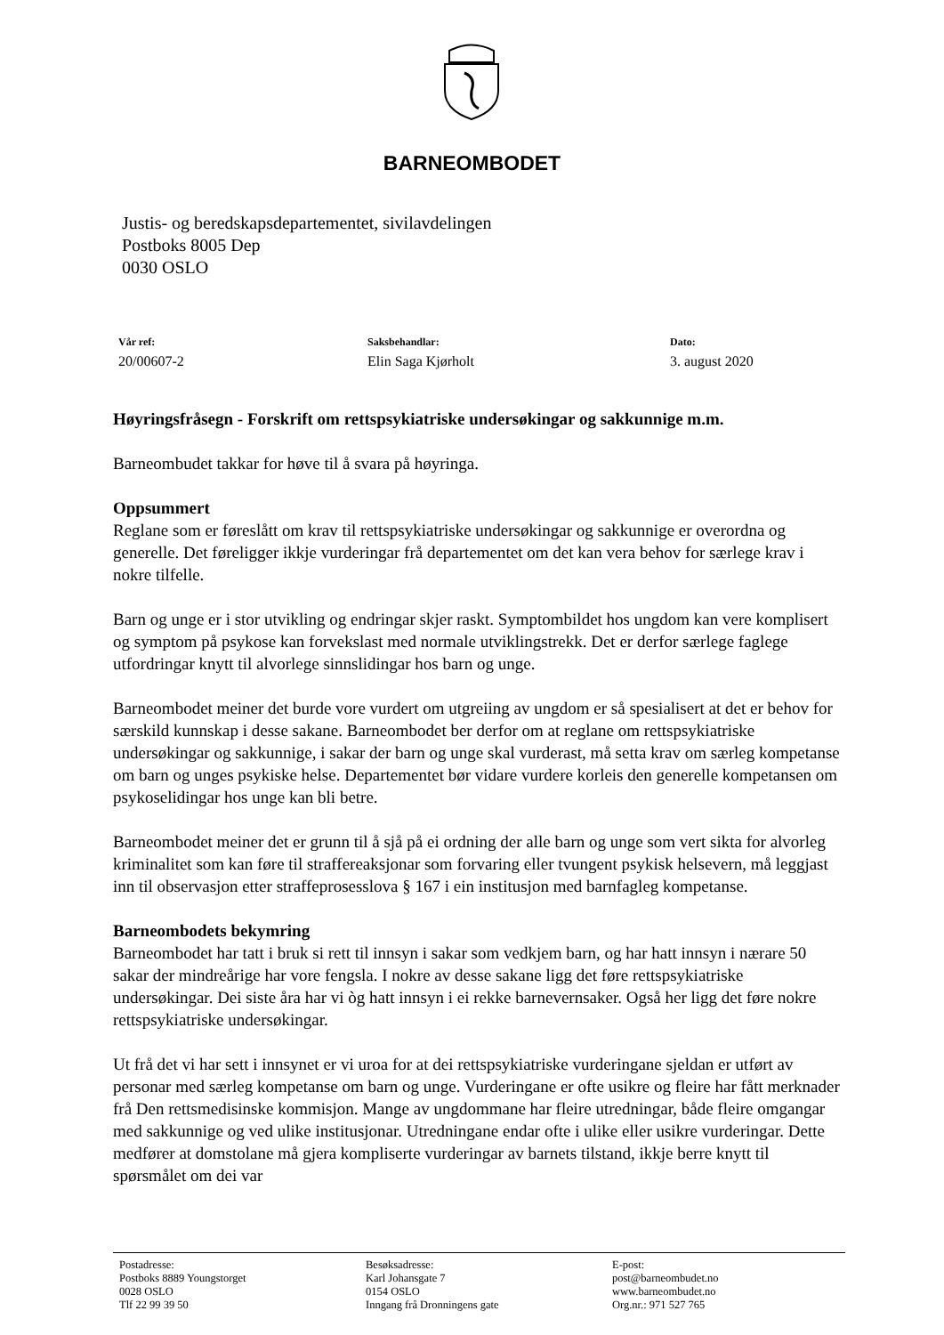BARNEOMBODET
Justis- og beredskapsdepartementet, sivilavdelingen
Postboks 8005 Dep
0030 OSLO
Vår ref:
20/00607-2
Saksbehandlar:
Elin Saga Kjørholt
Dato:
3. august 2020
Høyringsfråsegn - Forskrift om rettspsykiatriske undersøkingar og sakkunnige m.m.
Barneombudet takkar for høve til å svara på høyringa.
Oppsummert
Reglane som er føreslått om krav til rettspsykiatriske undersøkingar og sakkunnige er overordna og generelle. Det føreligger ikkje vurderingar frå departementet om det kan vera behov for særlege krav i nokre tilfelle.
Barn og unge er i stor utvikling og endringar skjer raskt. Symptombildet hos ungdom kan vere komplisert og symptom på psykose kan forvekslast med normale utviklingstrekk. Det er derfor særlege faglege utfordringar knytt til alvorlege sinnslidingar hos barn og unge.
Barneombodet meiner det burde vore vurdert om utgreiing av ungdom er så spesialisert at det er behov for særskild kunnskap i desse sakane. Barneombodet ber derfor om at reglane om rettspsykiatriske undersøkingar og sakkunnige, i sakar der barn og unge skal vurderast, må setta krav om særleg kompetanse om barn og unges psykiske helse. Departementet bør vidare vurdere korleis den generelle kompetansen om psykoselidingar hos unge kan bli betre.
Barneombodet meiner det er grunn til å sjå på ei ordning der alle barn og unge som vert sikta for alvorleg kriminalitet som kan føre til straffereaksjonar som forvaring eller tvungent psykisk helsevern, må leggjast inn til observasjon etter straffeprosesslova § 167 i ein institusjon med barnfagleg kompetanse.
Barneombodets bekymring
Barneombodet har tatt i bruk si rett til innsyn i sakar som vedkjem barn, og har hatt innsyn i nærare 50 sakar der mindreårige har vore fengsla. I nokre av desse sakane ligg det føre rettspsykiatriske undersøkingar. Dei siste åra har vi òg hatt innsyn i ei rekke barnevernsaker. Også her ligg det føre nokre rettspsykiatriske undersøkingar.
Ut frå det vi har sett i innsynet er vi uroa for at dei rettspsykiatriske vurderingane sjeldan er utført av personar med særleg kompetanse om barn og unge. Vurderingane er ofte usikre og fleire har fått merknader frå Den rettsmedisinske kommisjon. Mange av ungdommane har fleire utredningar, både fleire omgangar med sakkunnige og ved ulike institusjonar. Utredningane endar ofte i ulike eller usikre vurderingar. Dette medfører at domstolane må gjera kompliserte vurderingar av barnets tilstand, ikkje berre knytt til spørsmålet om dei var
Postadresse:
Postboks 8889 Youngstorget
0028 OSLO
Tlf 22 99 39 50
Besøksadresse:
Karl Johansgate 7
0154 OSLO
Inngang frå Dronningens gate
E-post:
post@barneombudet.no
www.barneombudet.no
Org.nr.: 971 527 765